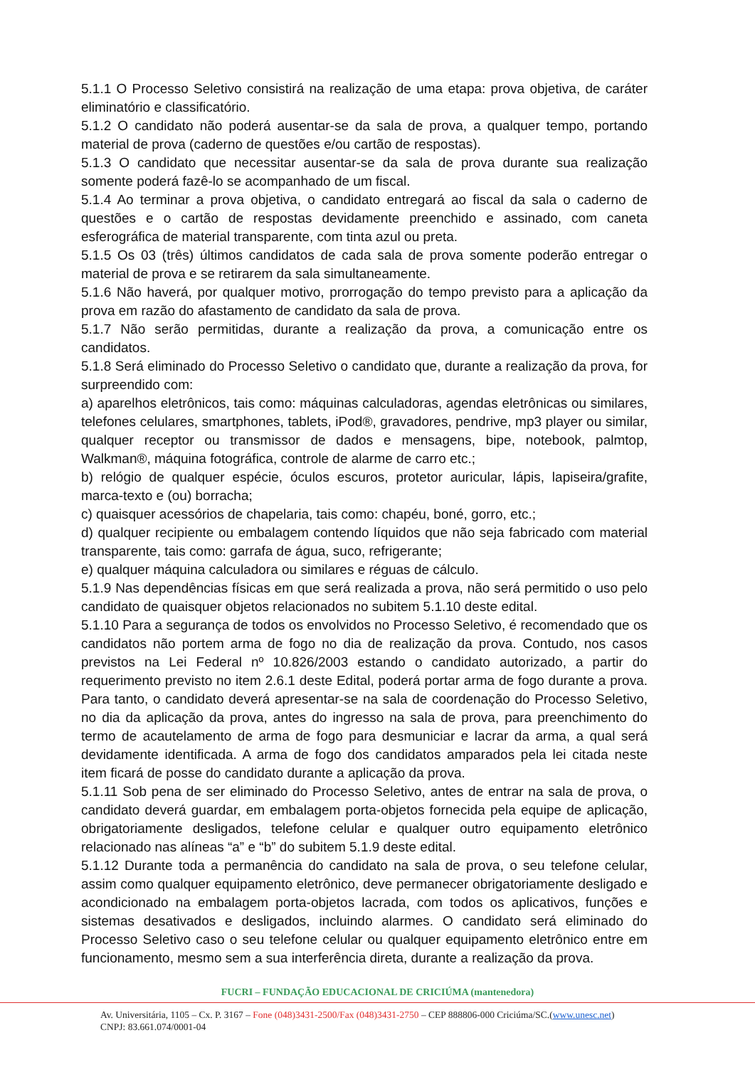5.1.1 O Processo Seletivo consistirá na realização de uma etapa: prova objetiva, de caráter eliminatório e classificatório.
5.1.2 O candidato não poderá ausentar-se da sala de prova, a qualquer tempo, portando material de prova (caderno de questões e/ou cartão de respostas).
5.1.3 O candidato que necessitar ausentar-se da sala de prova durante sua realização somente poderá fazê-lo se acompanhado de um fiscal.
5.1.4 Ao terminar a prova objetiva, o candidato entregará ao fiscal da sala o caderno de questões e o cartão de respostas devidamente preenchido e assinado, com caneta esferográfica de material transparente, com tinta azul ou preta.
5.1.5 Os 03 (três) últimos candidatos de cada sala de prova somente poderão entregar o material de prova e se retirarem da sala simultaneamente.
5.1.6 Não haverá, por qualquer motivo, prorrogação do tempo previsto para a aplicação da prova em razão do afastamento de candidato da sala de prova.
5.1.7 Não serão permitidas, durante a realização da prova, a comunicação entre os candidatos.
5.1.8 Será eliminado do Processo Seletivo o candidato que, durante a realização da prova, for surpreendido com:
a) aparelhos eletrônicos, tais como: máquinas calculadoras, agendas eletrônicas ou similares, telefones celulares, smartphones, tablets, iPod®, gravadores, pendrive, mp3 player ou similar, qualquer receptor ou transmissor de dados e mensagens, bipe, notebook, palmtop, Walkman®, máquina fotográfica, controle de alarme de carro etc.;
b) relógio de qualquer espécie, óculos escuros, protetor auricular, lápis, lapiseira/grafite, marca-texto e (ou) borracha;
c) quaisquer acessórios de chapelaria, tais como: chapéu, boné, gorro, etc.;
d) qualquer recipiente ou embalagem contendo líquidos que não seja fabricado com material transparente, tais como: garrafa de água, suco, refrigerante;
e) qualquer máquina calculadora ou similares e réguas de cálculo.
5.1.9 Nas dependências físicas em que será realizada a prova, não será permitido o uso pelo candidato de quaisquer objetos relacionados no subitem 5.1.10 deste edital.
5.1.10 Para a segurança de todos os envolvidos no Processo Seletivo, é recomendado que os candidatos não portem arma de fogo no dia de realização da prova. Contudo, nos casos previstos na Lei Federal nº 10.826/2003 estando o candidato autorizado, a partir do requerimento previsto no item 2.6.1 deste Edital, poderá portar arma de fogo durante a prova. Para tanto, o candidato deverá apresentar-se na sala de coordenação do Processo Seletivo, no dia da aplicação da prova, antes do ingresso na sala de prova, para preenchimento do termo de acautelamento de arma de fogo para desmuniciar e lacrar da arma, a qual será devidamente identificada. A arma de fogo dos candidatos amparados pela lei citada neste item ficará de posse do candidato durante a aplicação da prova.
5.1.11 Sob pena de ser eliminado do Processo Seletivo, antes de entrar na sala de prova, o candidato deverá guardar, em embalagem porta-objetos fornecida pela equipe de aplicação, obrigatoriamente desligados, telefone celular e qualquer outro equipamento eletrônico relacionado nas alíneas “a” e “b” do subitem 5.1.9 deste edital.
5.1.12 Durante toda a permanência do candidato na sala de prova, o seu telefone celular, assim como qualquer equipamento eletrônico, deve permanecer obrigatoriamente desligado e acondicionado na embalagem porta-objetos lacrada, com todos os aplicativos, funções e sistemas desativados e desligados, incluindo alarmes. O candidato será eliminado do Processo Seletivo caso o seu telefone celular ou qualquer equipamento eletrônico entre em funcionamento, mesmo sem a sua interferência direta, durante a realização da prova.
FUCRI – FUNDAÇÃO EDUCACIONAL DE CRICIÚMA (mantenedora)
Av. Universitária, 1105 – Cx. P. 3167 – Fone (048)3431-2500/Fax (048)3431-2750 – CEP 888806-000 Criciúma/SC.(www.unesc.net)
CNPJ: 83.661.074/0001-04